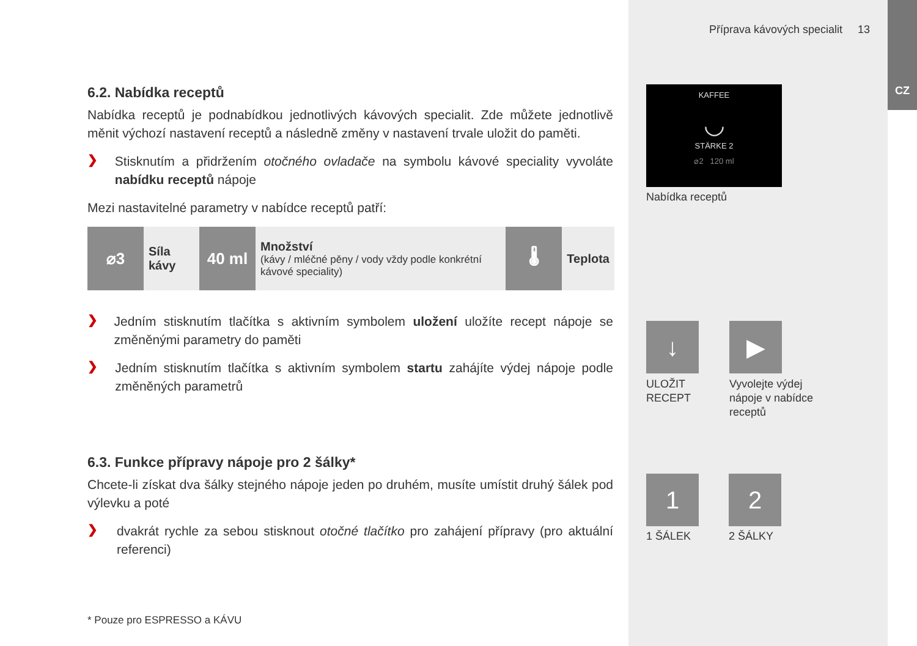Příprava kávových specialit 13
CZ
KAFFEE
◡
STÄRKE 2
⌀2 120 ml
Nabídka receptů
↓ ▶
ULOŽIT
RECEPT
Vyvolejte výdej
nápoje v nabídce
receptů
1 2
1 ŠÁLEK 2 ŠÁLKY
6.2. Nabídka receptů
Nabídka receptů je podnabídkou jednotlivých kávových specialit. Zde můžete jednotlivě měnit výchozí nastavení receptů a následně změny v nastavení trvale uložit do paměti.
❯
Stisknutím a přidržením otočného ovladače na symbolu kávové speciality vyvoláte nabídku receptů nápoje
Mezi nastavitelné parametry v nabídce receptů patří:
| ⌀3 | Síla kávy | 40 ml | Množství (kávy / mléčné pěny / vody vždy podle konkrétní kávové speciality) | 🌡 | Teplota |
❯
Jedním stisknutím tlačítka s aktivním symbolem uložení uložíte recept nápoje se změněnými parametry do paměti
❯
Jedním stisknutím tlačítka s aktivním symbolem startu zahájíte výdej nápoje podle změněných parametrů
6.3. Funkce přípravy nápoje pro 2 šálky*
Chcete-li získat dva šálky stejného nápoje jeden po druhém, musíte umístit druhý šálek pod výlevku a poté
❯
dvakrát rychle za sebou stisknout otočné tlačítko pro zahájení přípravy (pro aktuální referenci)
* Pouze pro ESPRESSO a KÁVU